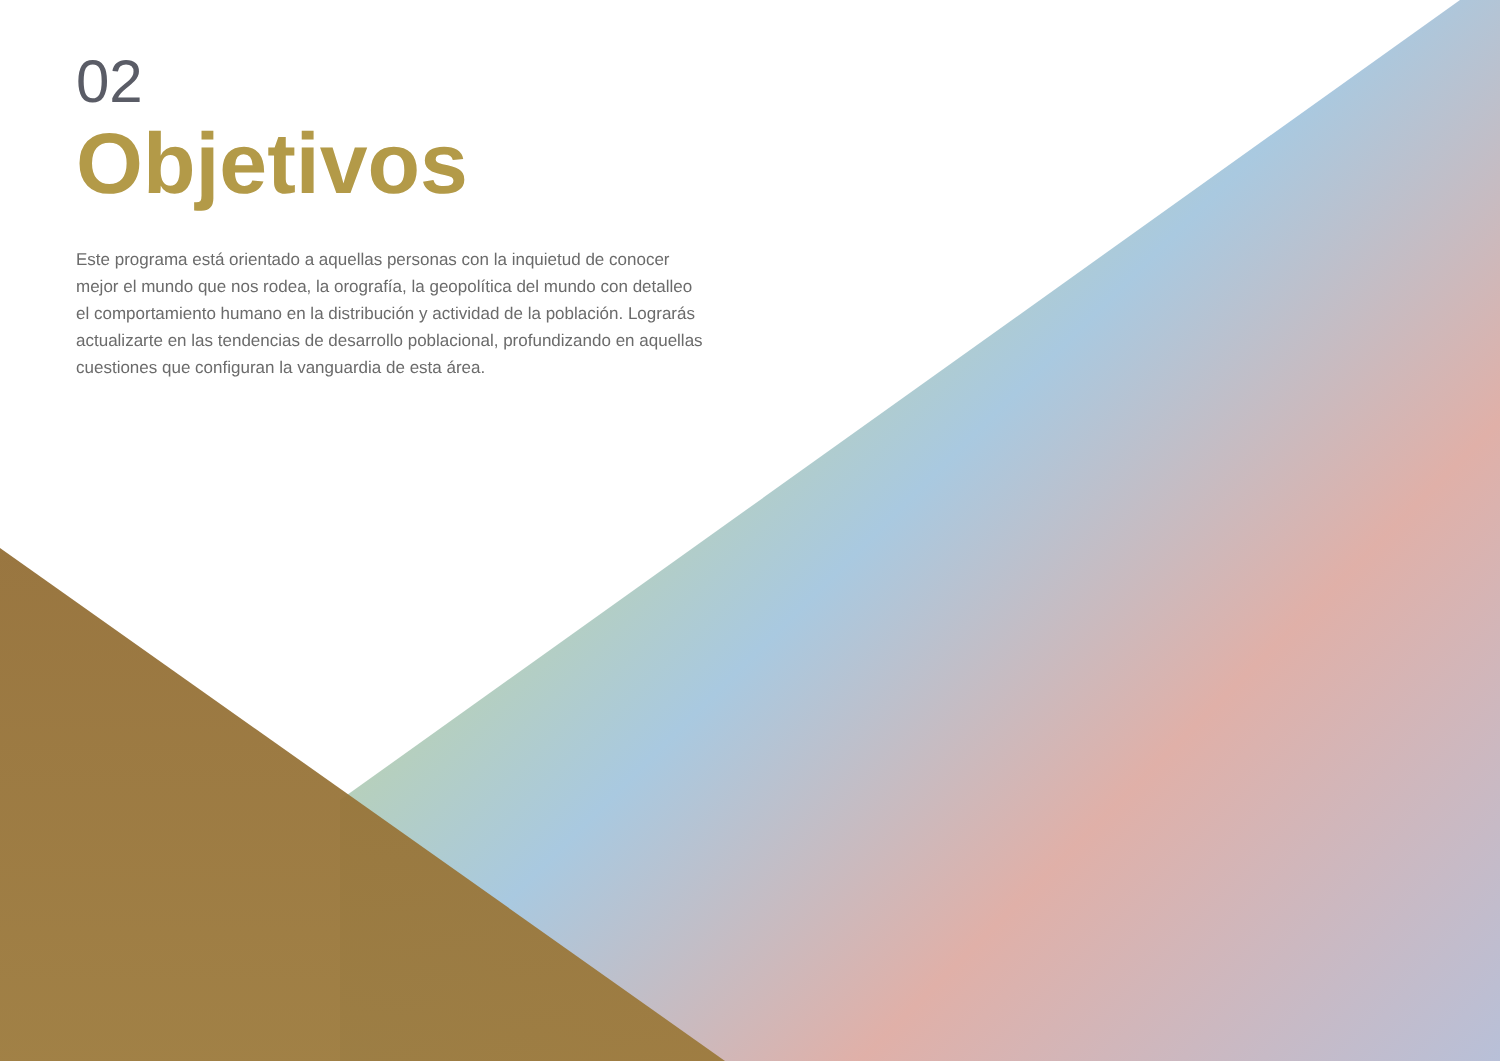02
Objetivos
Este programa está orientado a aquellas personas con la inquietud de conocer mejor el mundo que nos rodea, la orografía, la geopolítica del mundo con detalleo el comportamiento humano en la distribución y actividad de la población. Lograrás actualizarte en las tendencias de desarrollo poblacional, profundizando en aquellas cuestiones que configuran la vanguardia de esta área.